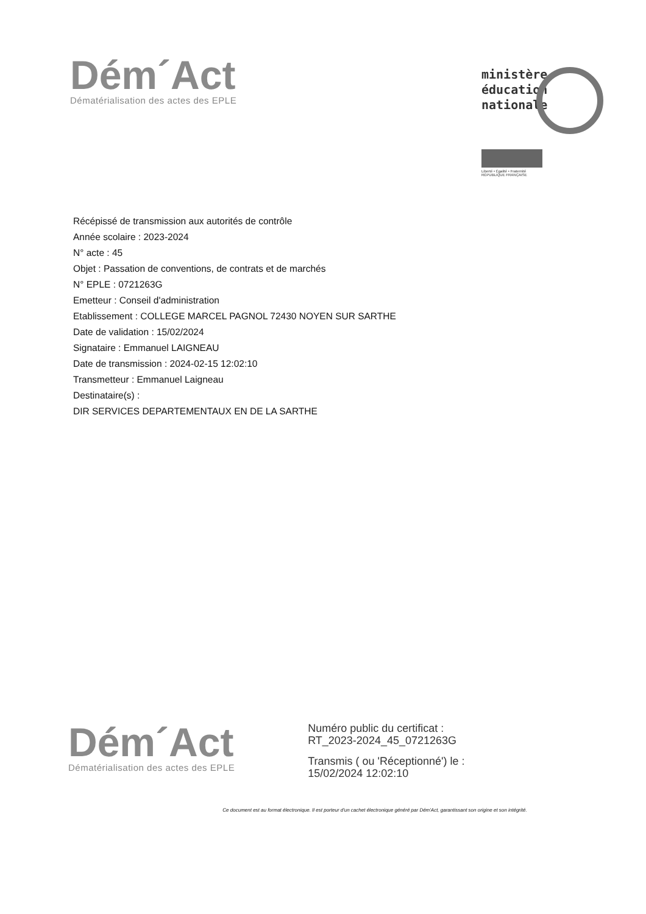Dém´Act
Dématérialisation des actes des EPLE
ministère
éducation
nationale
Liberté • Égalité • Fraternité
RÉPUBLIQUE FRANÇAISE
Récépissé de transmission aux autorités de contrôle
Année scolaire : 2023-2024
N° acte : 45
Objet : Passation de conventions, de contrats et de marchés
N° EPLE : 0721263G
Emetteur : Conseil d'administration
Etablissement : COLLEGE MARCEL PAGNOL 72430 NOYEN SUR SARTHE
Date de validation : 15/02/2024
Signataire : Emmanuel LAIGNEAU
Date de transmission : 2024-02-15 12:02:10
Transmetteur : Emmanuel Laigneau
Destinataire(s) :
DIR SERVICES DEPARTEMENTAUX EN DE LA SARTHE
Dém´Act
Dématérialisation des actes des EPLE
Numéro public du certificat :
RT_2023-2024_45_0721263G
Transmis ( ou 'Réceptionné') le :
15/02/2024 12:02:10
Ce document est au format électronique. Il est porteur d'un cachet électronique généré par Dém'Act, garantissant son origine et son intégrité.